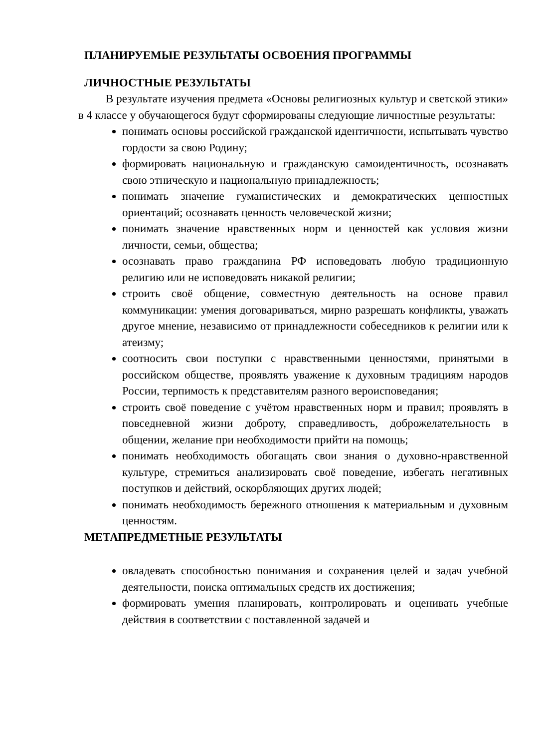ПЛАНИРУЕМЫЕ РЕЗУЛЬТАТЫ ОСВОЕНИЯ ПРОГРАММЫ
ЛИЧНОСТНЫЕ РЕЗУЛЬТАТЫ
В результате изучения предмета «Основы религиозных культур и светской этики» в 4 классе у обучающегося будут сформированы следующие личностные результаты:
понимать основы российской гражданской идентичности, испытывать чувство гордости за свою Родину;
формировать национальную и гражданскую самоидентичность, осознавать свою этническую и национальную принадлежность;
понимать значение гуманистических и демократических ценностных ориентаций; осознавать ценность человеческой жизни;
понимать значение нравственных норм и ценностей как условия жизни личности, семьи, общества;
осознавать право гражданина РФ исповедовать любую традиционную религию или не исповедовать никакой религии;
строить своё общение, совместную деятельность на основе правил коммуникации: умения договариваться, мирно разрешать конфликты, уважать другое мнение, независимо от принадлежности собеседников к религии или к атеизму;
соотносить свои поступки с нравственными ценностями, принятыми в российском обществе, проявлять уважение к духовным традициям народов России, терпимость к представителям разного вероисповедания;
строить своё поведение с учётом нравственных норм и правил; проявлять в повседневной жизни доброту, справедливость, доброжелательность в общении, желание при необходимости прийти на помощь;
понимать необходимость обогащать свои знания о духовно-нравственной культуре, стремиться анализировать своё поведение, избегать негативных поступков и действий, оскорбляющих других людей;
понимать необходимость бережного отношения к материальным и духовным ценностям.
МЕТАПРЕДМЕТНЫЕ РЕЗУЛЬТАТЫ
овладевать способностью понимания и сохранения целей и задач учебной деятельности, поиска оптимальных средств их достижения;
формировать умения планировать, контролировать и оценивать учебные действия в соответствии с поставленной задачей и